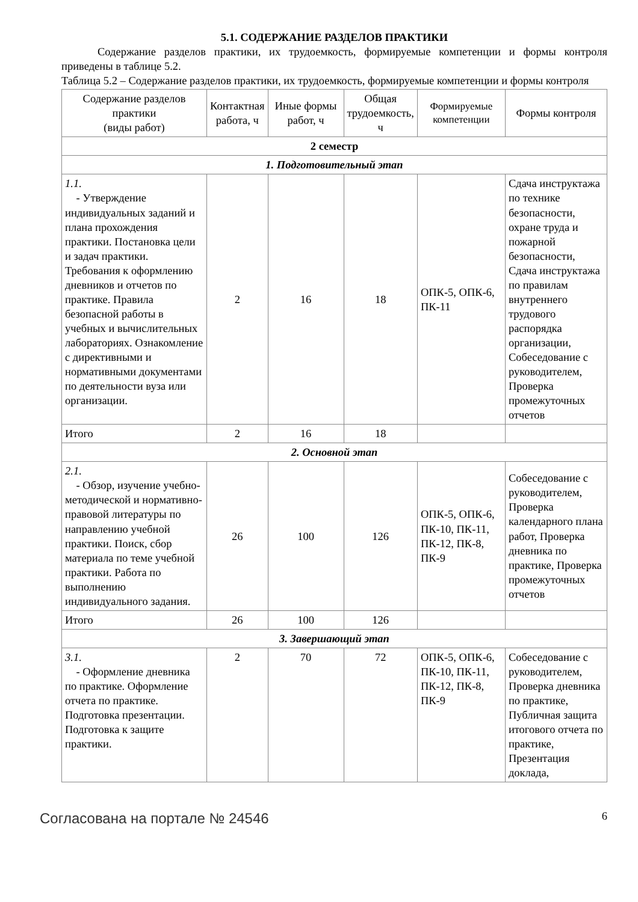5.1. СОДЕРЖАНИЕ РАЗДЕЛОВ ПРАКТИКИ
Содержание разделов практики, их трудоемкость, формируемые компетенции и формы контроля приведены в таблице 5.2.
Таблица 5.2 – Содержание разделов практики, их трудоемкость, формируемые компетенции и формы контроля
| Содержание разделов практики (виды работ) | Контактная работа, ч | Иные формы работ, ч | Общая трудоемкость, ч | Формируемые компетенции | Формы контроля |
| --- | --- | --- | --- | --- | --- |
| 2 семестр | | | | | |
| 1. Подготовительный этап | | | | | |
| 1.1. - Утверждение индивидуальных заданий и плана прохождения практики. Постановка цели и задач практики. Требования к оформлению дневников и отчетов по практике. Правила безопасной работы в учебных и вычислительных лабораториях. Ознакомление с директивными и нормативными документами по деятельности вуза или организации. | 2 | 16 | 18 | ОПК-5, ОПК-6, ПК-11 | Сдача инструктажа по технике безопасности, охране труда и пожарной безопасности, Сдача инструктажа по правилам внутреннего трудового распорядка организации, Собеседование с руководителем, Проверка промежуточных отчетов |
| Итого | 2 | 16 | 18 | | |
| 2. Основной этап | | | | | |
| 2.1. - Обзор, изучение учебно-методической и нормативно-правовой литературы по направлению учебной практики. Поиск, сбор материала по теме учебной практики. Работа по выполнению индивидуального задания. | 26 | 100 | 126 | ОПК-5, ОПК-6, ПК-10, ПК-11, ПК-12, ПК-8, ПК-9 | Собеседование с руководителем, Проверка календарного плана работ, Проверка дневника по практике, Проверка промежуточных отчетов |
| Итого | 26 | 100 | 126 | | |
| 3. Завершающий этап | | | | | |
| 3.1. - Оформление дневника по практике. Оформление отчета по практике. Подготовка презентации. Подготовка к защите практики. | 2 | 70 | 72 | ОПК-5, ОПК-6, ПК-10, ПК-11, ПК-12, ПК-8, ПК-9 | Собеседование с руководителем, Проверка дневника по практике, Публичная защита итогового отчета по практике, Презентация доклада, |
Согласована на портале № 24546 6